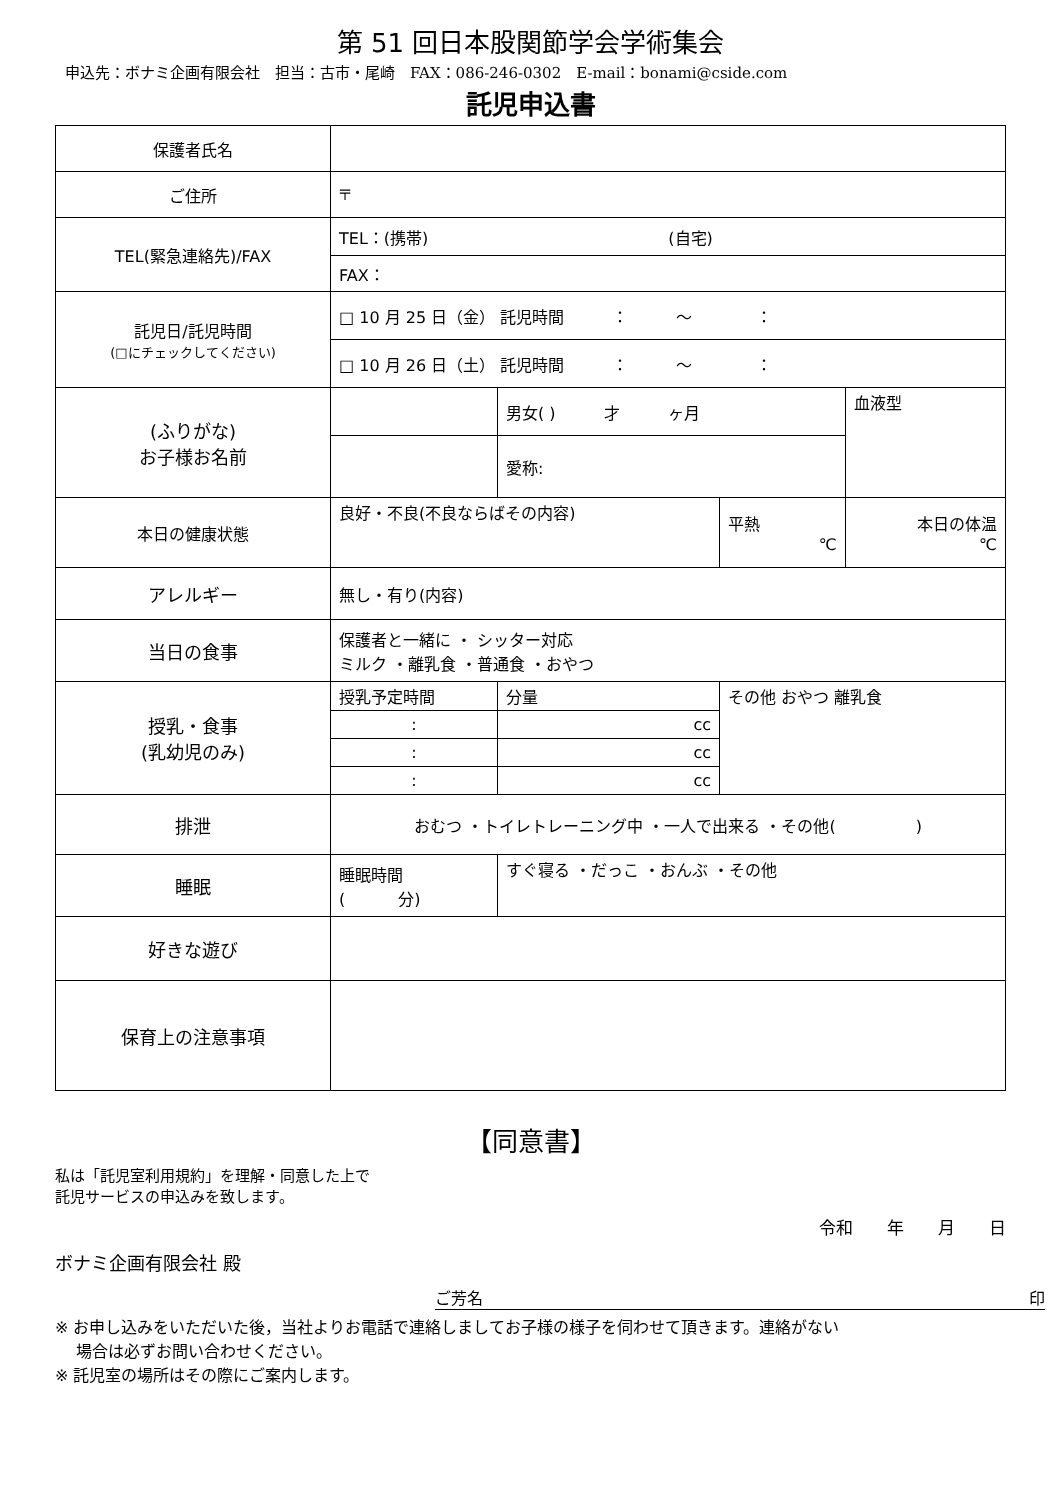第 51 回日本股関節学会学術集会
申込先：ボナミ企画有限会社　担当：古市・尾崎　FAX：086-246-0302　E-mail：bonami@cside.com
託児申込書
| 保護者氏名 | | | | | |
| ご住所 | 〒 | | | | |
| TEL(緊急連絡先)/FAX | TEL：(携帯) (自宅) | | | | |
| | FAX： | | | | |
| 託児日/託児時間 (□にチェックしてください) | □ 10 月 25 日（金） 託児時間 ： 〜 ： | | | | |
| | □ 10 月 26 日（土） 託児時間 ： 〜 ： | | | | |
| (ふりがな) お子様お名前 | | | 男女( ) 才 ヶ月 | | 血液型 |
| | | | 愛称: | | |
| 本日の健康状態 | 良好・不良(不良ならばその内容) | | | 平熱 ℃ | 本日の体温 ℃ |
| アレルギー | 無し・有り(内容) | | | | |
| 当日の食事 | 保護者と一緒に ・ シッター対応 ミルク ・離乳食 ・普通食 ・おやつ | | | | |
| 授乳・食事 (乳幼児のみ) | 授乳予定時間 | | 分量 | その他 おやつ 離乳食 | |
| | : | | cc | | |
| | : | | cc | | |
| | : | | cc | | |
| 排泄 | おむつ ・トイレトレーニング中 ・一人で出来る ・その他( ) | | | | |
| 睡眠 | 睡眠時間 ( 分) | すぐ寝る ・だっこ ・おんぶ ・その他 | | | |
| 好きな遊び | | | | | |
| 保育上の注意事項 | | | | | |
【同意書】
私は「託児室利用規約」を理解・同意した上で
託児サービスの申込みを致します。
令和　　年　　月　　日
ボナミ企画有限会社 殿
ご芳名 印
※ お申し込みをいただいた後，当社よりお電話で連絡しましてお子様の様子を伺わせて頂きます。連絡がない
　 場合は必ずお問い合わせください。
※ 託児室の場所はその際にご案内します。